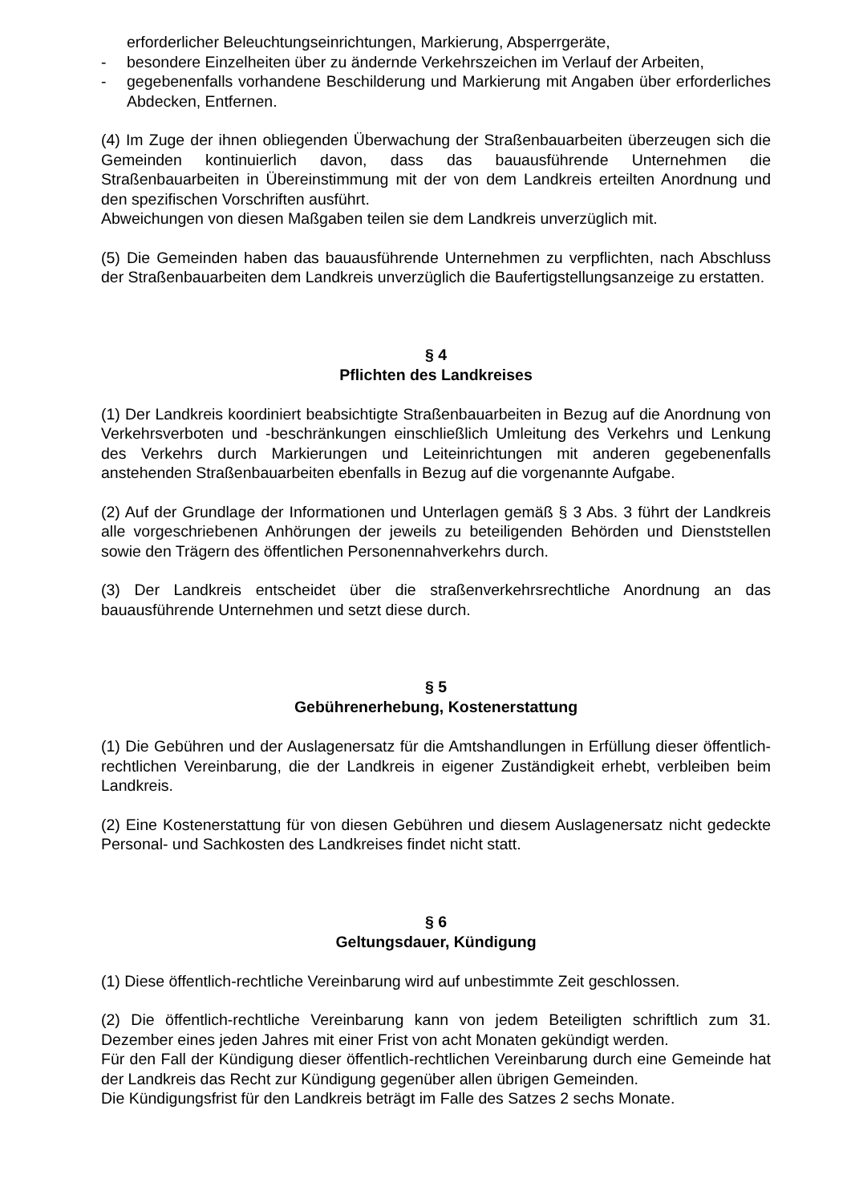erforderlicher Beleuchtungseinrichtungen, Markierung, Absperrgeräte,
- besondere Einzelheiten über zu ändernde Verkehrszeichen im Verlauf der Arbeiten,
- gegebenenfalls vorhandene Beschilderung und Markierung mit Angaben über erforderliches Abdecken, Entfernen.
(4) Im Zuge der ihnen obliegenden Überwachung der Straßenbauarbeiten überzeugen sich die Gemeinden kontinuierlich davon, dass das bauausführende Unternehmen die Straßenbauarbeiten in Übereinstimmung mit der von dem Landkreis erteilten Anordnung und den spezifischen Vorschriften ausführt.
Abweichungen von diesen Maßgaben teilen sie dem Landkreis unverzüglich mit.
(5) Die Gemeinden haben das bauausführende Unternehmen zu verpflichten, nach Abschluss der Straßenbauarbeiten dem Landkreis unverzüglich die Baufertigstellungsanzeige zu erstatten.
§ 4
Pflichten des Landkreises
(1) Der Landkreis koordiniert beabsichtigte Straßenbauarbeiten in Bezug auf die Anordnung von Verkehrsverboten und -beschränkungen einschließlich Umleitung des Verkehrs und Lenkung des Verkehrs durch Markierungen und Leiteinrichtungen mit anderen gegebenenfalls anstehenden Straßenbauarbeiten ebenfalls in Bezug auf die vorgenannte Aufgabe.
(2) Auf der Grundlage der Informationen und Unterlagen gemäß § 3 Abs. 3 führt der Landkreis alle vorgeschriebenen Anhörungen der jeweils zu beteiligenden Behörden und Dienststellen sowie den Trägern des öffentlichen Personennahverkehrs durch.
(3) Der Landkreis entscheidet über die straßenverkehrsrechtliche Anordnung an das bauausführende Unternehmen und setzt diese durch.
§ 5
Gebührenerhebung, Kostenerstattung
(1) Die Gebühren und der Auslagenersatz für die Amtshandlungen in Erfüllung dieser öffentlich-rechtlichen Vereinbarung, die der Landkreis in eigener Zuständigkeit erhebt, verbleiben beim Landkreis.
(2) Eine Kostenerstattung für von diesen Gebühren und diesem Auslagenersatz nicht gedeckte Personal- und Sachkosten des Landkreises findet nicht statt.
§ 6
Geltungsdauer, Kündigung
(1) Diese öffentlich-rechtliche Vereinbarung wird auf unbestimmte Zeit geschlossen.
(2) Die öffentlich-rechtliche Vereinbarung kann von jedem Beteiligten schriftlich zum 31. Dezember eines jeden Jahres mit einer Frist von acht Monaten gekündigt werden.
Für den Fall der Kündigung dieser öffentlich-rechtlichen Vereinbarung durch eine Gemeinde hat der Landkreis das Recht zur Kündigung gegenüber allen übrigen Gemeinden.
Die Kündigungsfrist für den Landkreis beträgt im Falle des Satzes 2 sechs Monate.